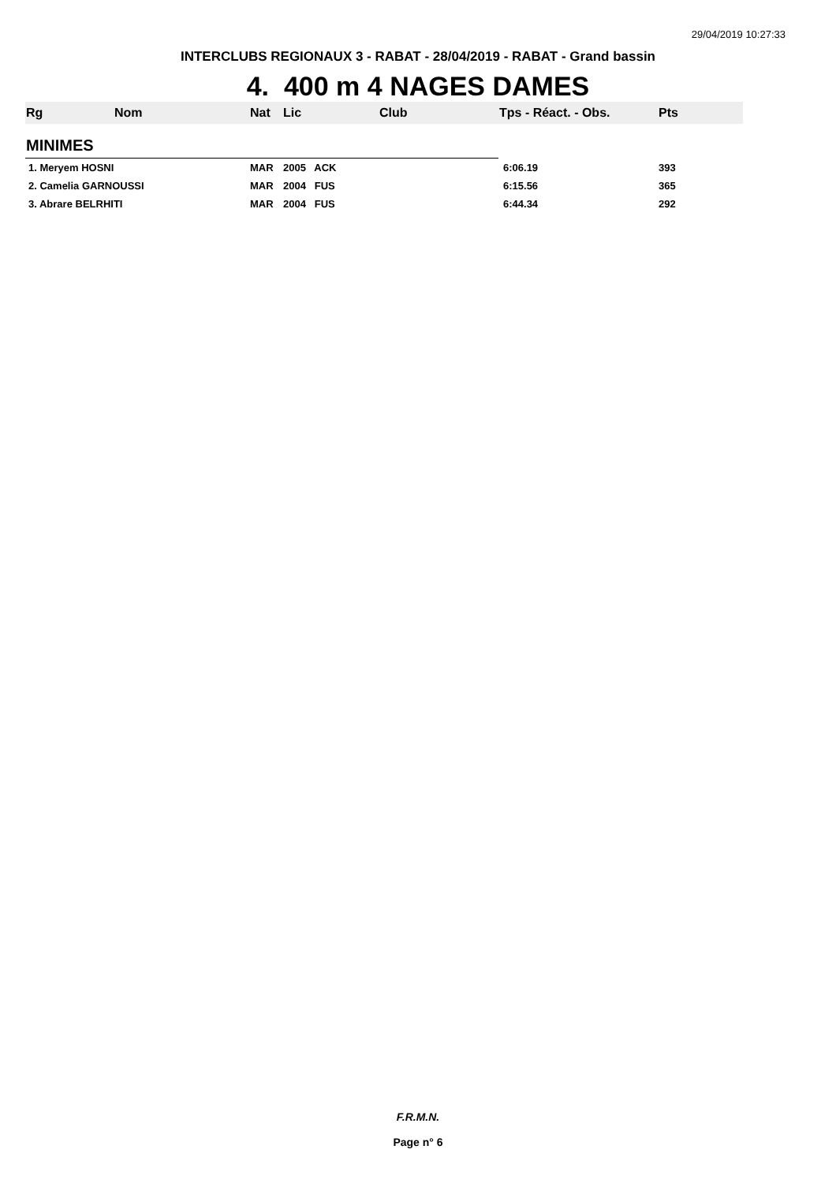29/04/2019 10:27:33
INTERCLUBS REGIONAUX 3 - RABAT - 28/04/2019 - RABAT - Grand bassin
4. 400 m 4 NAGES DAMES
| Rg | Nom | Nat | Lic | Club | Tps - Réact. - Obs. | Pts |
| MINIMES | | | | | | |
| 1. Meryem HOSNI | | MAR | 2005 ACK | | 6:06.19 | 393 |
| 2. Camelia GARNOUSSI | | MAR | 2004 FUS | | 6:15.56 | 365 |
| 3. Abrare BELRHITI | | MAR | 2004 FUS | | 6:44.34 | 292 |
F.R.M.N.
Page n° 6